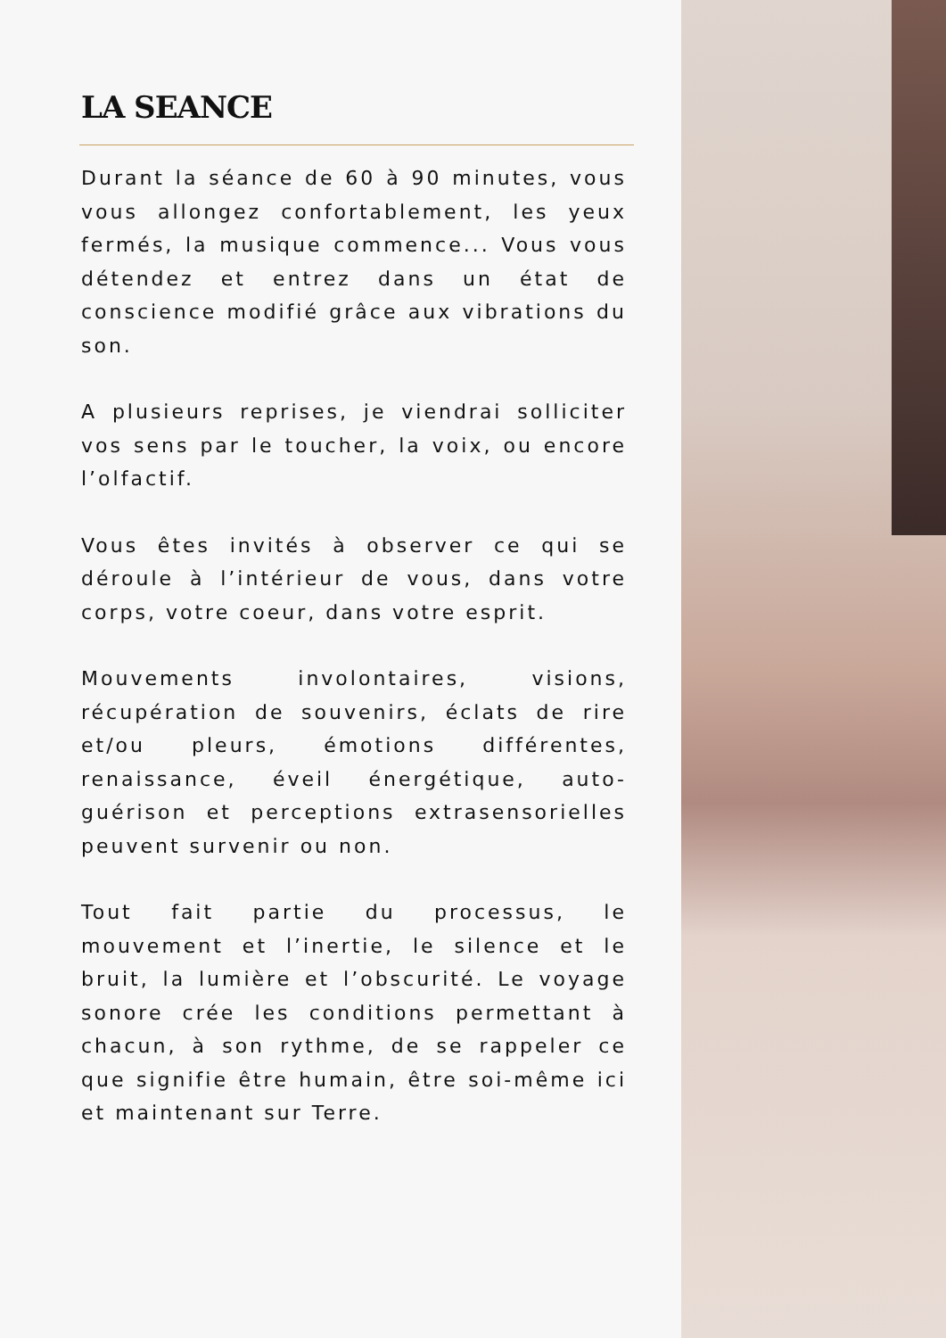LA SEANCE
Durant la séance de 60 à 90 minutes, vous vous allongez confortablement, les yeux fermés, la musique commence... Vous vous détendez et entrez dans un état de conscience modifié grâce aux vibrations du son.
A plusieurs reprises, je viendrai solliciter vos sens par le toucher, la voix, ou encore l’olfactif.
Vous êtes invités à observer ce qui se déroule à l’intérieur de vous, dans votre corps, votre coeur, dans votre esprit.
Mouvements involontaires, visions, récupération de souvenirs, éclats de rire et/ou pleurs, émotions différentes, renaissance, éveil énergétique, auto-guérison et perceptions extrasensorielles peuvent survenir ou non.
Tout fait partie du processus, le mouvement et l’inertie, le silence et le bruit, la lumière et l’obscurité. Le voyage sonore crée les conditions permettant à chacun, à son rythme, de se rappeler ce que signifie être humain, être soi-même ici et maintenant sur Terre.